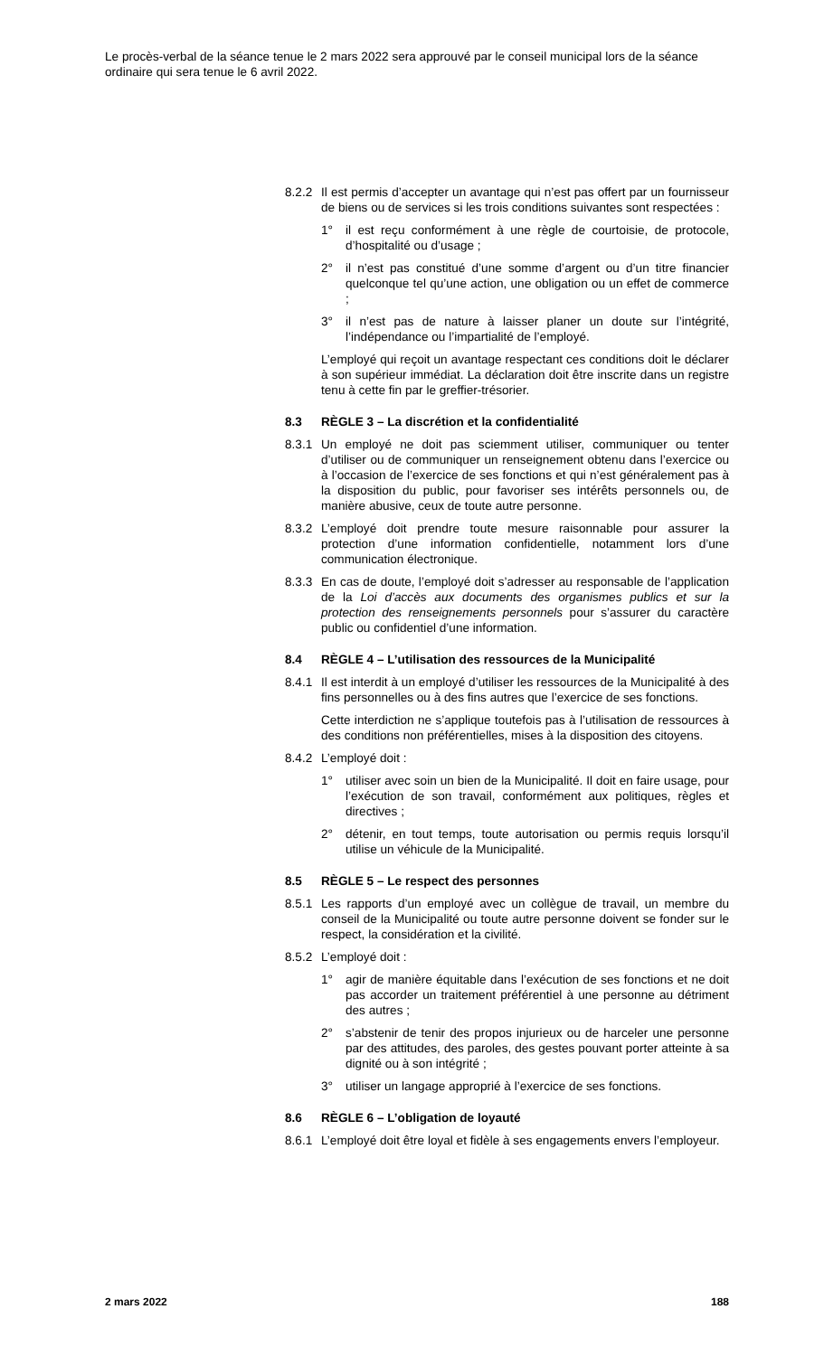Le procès-verbal de la séance tenue le 2 mars 2022 sera approuvé par le conseil municipal lors de la séance ordinaire qui sera tenue le 6 avril 2022.
8.2.2 Il est permis d’accepter un avantage qui n’est pas offert par un fournisseur de biens ou de services si les trois conditions suivantes sont respectées :
1° il est reçu conformément à une règle de courtoisie, de protocole, d’hospitalité ou d’usage ;
2° il n’est pas constitué d’une somme d’argent ou d’un titre financier quelconque tel qu’une action, une obligation ou un effet de commerce ;
3° il n’est pas de nature à laisser planer un doute sur l’intégrité, l’indépendance ou l’impartialité de l’employé.
L’employé qui reçoit un avantage respectant ces conditions doit le déclarer à son supérieur immédiat. La déclaration doit être inscrite dans un registre tenu à cette fin par le greffier-trésorier.
8.3 RÈGLE 3 – La discrétion et la confidentialité
8.3.1 Un employé ne doit pas sciemment utiliser, communiquer ou tenter d’utiliser ou de communiquer un renseignement obtenu dans l’exercice ou à l’occasion de l’exercice de ses fonctions et qui n’est généralement pas à la disposition du public, pour favoriser ses intérêts personnels ou, de manière abusive, ceux de toute autre personne.
8.3.2 L’employé doit prendre toute mesure raisonnable pour assurer la protection d’une information confidentielle, notamment lors d’une communication électronique.
8.3.3 En cas de doute, l’employé doit s’adresser au responsable de l’application de la Loi d’accès aux documents des organismes publics et sur la protection des renseignements personnels pour s’assurer du caractère public ou confidentiel d’une information.
8.4 RÈGLE 4 – L’utilisation des ressources de la Municipalité
8.4.1 Il est interdit à un employé d’utiliser les ressources de la Municipalité à des fins personnelles ou à des fins autres que l’exercice de ses fonctions.
Cette interdiction ne s’applique toutefois pas à l’utilisation de ressources à des conditions non préférentielles, mises à la disposition des citoyens.
8.4.2 L’employé doit :
1° utiliser avec soin un bien de la Municipalité. Il doit en faire usage, pour l’exécution de son travail, conformément aux politiques, règles et directives ;
2° détenir, en tout temps, toute autorisation ou permis requis lorsqu’il utilise un véhicule de la Municipalité.
8.5 RÈGLE 5 – Le respect des personnes
8.5.1 Les rapports d’un employé avec un collègue de travail, un membre du conseil de la Municipalité ou toute autre personne doivent se fonder sur le respect, la considération et la civilité.
8.5.2 L’employé doit :
1° agir de manière équitable dans l’exécution de ses fonctions et ne doit pas accorder un traitement préférentiel à une personne au détriment des autres ;
2° s’abstenir de tenir des propos injurieux ou de harceler une personne par des attitudes, des paroles, des gestes pouvant porter atteinte à sa dignité ou à son intégrité ;
3° utiliser un langage approprié à l’exercice de ses fonctions.
8.6 RÈGLE 6 – L’obligation de loyauté
8.6.1 L’employé doit être loyal et fidèle à ses engagements envers l’employeur.
2 mars 2022 188